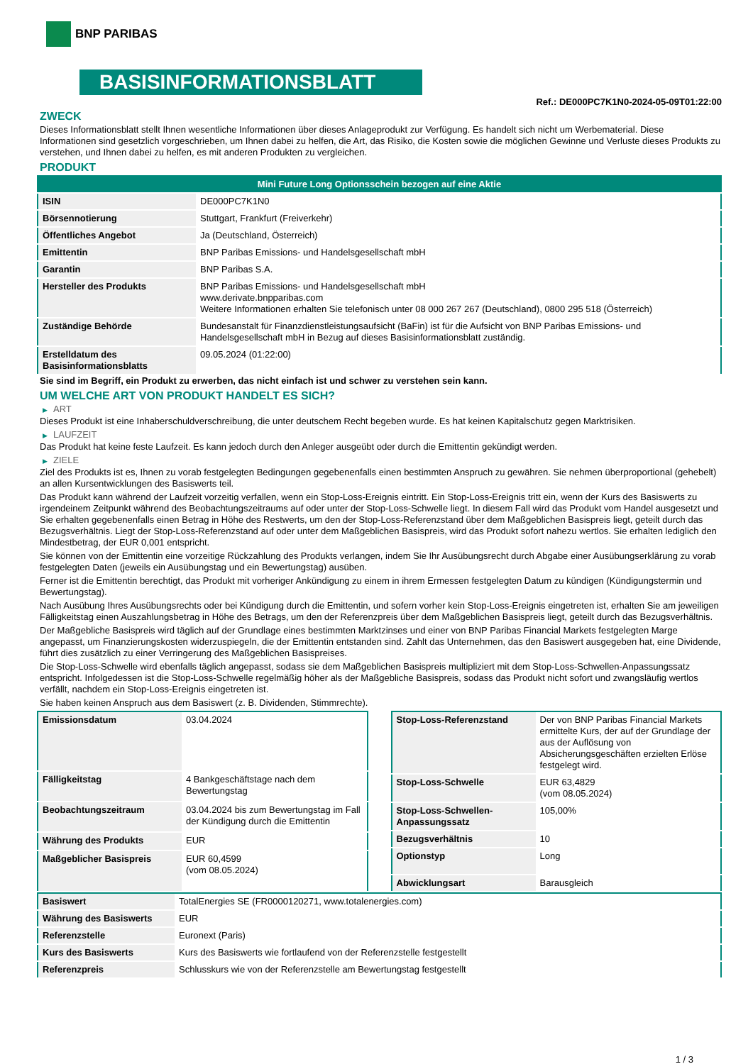BNP PARIBAS
BASISINFORMATIONSBLATT
Ref.: DE000PC7K1N0-2024-05-09T01:22:00
ZWECK
Dieses Informationsblatt stellt Ihnen wesentliche Informationen über dieses Anlageprodukt zur Verfügung. Es handelt sich nicht um Werbematerial. Diese Informationen sind gesetzlich vorgeschrieben, um Ihnen dabei zu helfen, die Art, das Risiko, die Kosten sowie die möglichen Gewinne und Verluste dieses Produkts zu verstehen, und Ihnen dabei zu helfen, es mit anderen Produkten zu vergleichen.
PRODUKT
| Mini Future Long Optionsschein bezogen auf eine Aktie | |
| --- | --- |
| ISIN | DE000PC7K1N0 |
| Börsennotierung | Stuttgart, Frankfurt (Freiverkehr) |
| Öffentliches Angebot | Ja (Deutschland, Österreich) |
| Emittentin | BNP Paribas Emissions- und Handelsgesellschaft mbH |
| Garantin | BNP Paribas S.A. |
| Hersteller des Produkts | BNP Paribas Emissions- und Handelsgesellschaft mbH www.derivate.bnpparibas.com Weitere Informationen erhalten Sie telefonisch unter 08 000 267 267 (Deutschland), 0800 295 518 (Österreich) |
| Zuständige Behörde | Bundesanstalt für Finanzdienstleistungsaufsicht (BaFin) ist für die Aufsicht von BNP Paribas Emissions- und Handelsgesellschaft mbH in Bezug auf dieses Basisinformationsblatt zuständig. |
| Erstelldatum des Basisinformationsblatts | 09.05.2024 (01:22:00) |
Sie sind im Begriff, ein Produkt zu erwerben, das nicht einfach ist und schwer zu verstehen sein kann.
UM WELCHE ART VON PRODUKT HANDELT ES SICH?
▶ ART
Dieses Produkt ist eine Inhaberschuldverschreibung, die unter deutschem Recht begeben wurde. Es hat keinen Kapitalschutz gegen Marktrisiken.
▶ LAUFZEIT
Das Produkt hat keine feste Laufzeit. Es kann jedoch durch den Anleger ausgeübt oder durch die Emittentin gekündigt werden.
▶ ZIELE
Ziel des Produkts ist es, Ihnen zu vorab festgelegten Bedingungen gegebenenfalls einen bestimmten Anspruch zu gewähren. Sie nehmen überproportional (gehebelt) an allen Kursentwicklungen des Basiswerts teil.
Das Produkt kann während der Laufzeit vorzeitig verfallen, wenn ein Stop-Loss-Ereignis eintritt. Ein Stop-Loss-Ereignis tritt ein, wenn der Kurs des Basiswerts zu irgendeinem Zeitpunkt während des Beobachtungszeitraums auf oder unter der Stop-Loss-Schwelle liegt. In diesem Fall wird das Produkt vom Handel ausgesetzt und Sie erhalten gegebenenfalls einen Betrag in Höhe des Restwerts, um den der Stop-Loss-Referenzstand über dem Maßgeblichen Basispreis liegt, geteilt durch das Bezugsverhältnis. Liegt der Stop-Loss-Referenzstand auf oder unter dem Maßgeblichen Basispreis, wird das Produkt sofort nahezu wertlos. Sie erhalten lediglich den Mindestbetrag, der EUR 0,001 entspricht.
Sie können von der Emittentin eine vorzeitige Rückzahlung des Produkts verlangen, indem Sie Ihr Ausübungsrecht durch Abgabe einer Ausübungserklärung zu vorab festgelegten Daten (jeweils ein Ausübungstag und ein Bewertungstag) ausüben.
Ferner ist die Emittentin berechtigt, das Produkt mit vorheriger Ankündigung zu einem in ihrem Ermessen festgelegten Datum zu kündigen (Kündigungstermin und Bewertungstag).
Nach Ausübung Ihres Ausübungsrechts oder bei Kündigung durch die Emittentin, und sofern vorher kein Stop-Loss-Ereignis eingetreten ist, erhalten Sie am jeweiligen Fälligkeitstag einen Auszahlungsbetrag in Höhe des Betrags, um den der Referenzpreis über dem Maßgeblichen Basispreis liegt, geteilt durch das Bezugsverhältnis.
Der Maßgebliche Basispreis wird täglich auf der Grundlage eines bestimmten Marktzinses und einer von BNP Paribas Financial Markets festgelegten Marge angepasst, um Finanzierungskosten widerzuspiegeln, die der Emittentin entstanden sind. Zahlt das Unternehmen, das den Basiswert ausgegeben hat, eine Dividende, führt dies zusätzlich zu einer Verringerung des Maßgeblichen Basispreises.
Die Stop-Loss-Schwelle wird ebenfalls täglich angepasst, sodass sie dem Maßgeblichen Basispreis multipliziert mit dem Stop-Loss-Schwellen-Anpassungssatz entspricht. Infolgedessen ist die Stop-Loss-Schwelle regelmäßig höher als der Maßgebliche Basispreis, sodass das Produkt nicht sofort und zwangsläufig wertlos verfällt, nachdem ein Stop-Loss-Ereignis eingetreten ist.
Sie haben keinen Anspruch aus dem Basiswert (z. B. Dividenden, Stimmrechte).
| Emissionsdatum | 03.04.2024 |
| Fälligkeitstag | 4 Bankgeschäftstage nach dem Bewertungstag |
| Beobachtungszeitraum | 03.04.2024 bis zum Bewertungstag im Fall der Kündigung durch die Emittentin |
| Währung des Produkts | EUR |
| Maßgeblicher Basispreis | EUR 60,4599 (vom 08.05.2024) |
| Stop-Loss-Referenzstand | Der von BNP Paribas Financial Markets ermittelte Kurs, der auf der Grundlage der aus der Auflösung von Absicherungsgeschäften erzielten Erlöse festgelegt wird. |
| Stop-Loss-Schwelle | EUR 63,4829 (vom 08.05.2024) |
| Stop-Loss-Schwellen-Anpassungssatz | 105,00% |
| Bezugsverhältnis | 10 |
| Optionstyp | Long |
| Abwicklungsart | Barausgleich |
| Basiswert | TotalEnergies SE (FR0000120271, www.totalenergies.com) |
| Währung des Basiswerts | EUR |
| Referenzstelle | Euronext (Paris) |
| Kurs des Basiswerts | Kurs des Basiswerts wie fortlaufend von der Referenzstelle festgestellt |
| Referenzpreis | Schlusskurs wie von der Referenzstelle am Bewertungstag festgestellt |
1 / 3